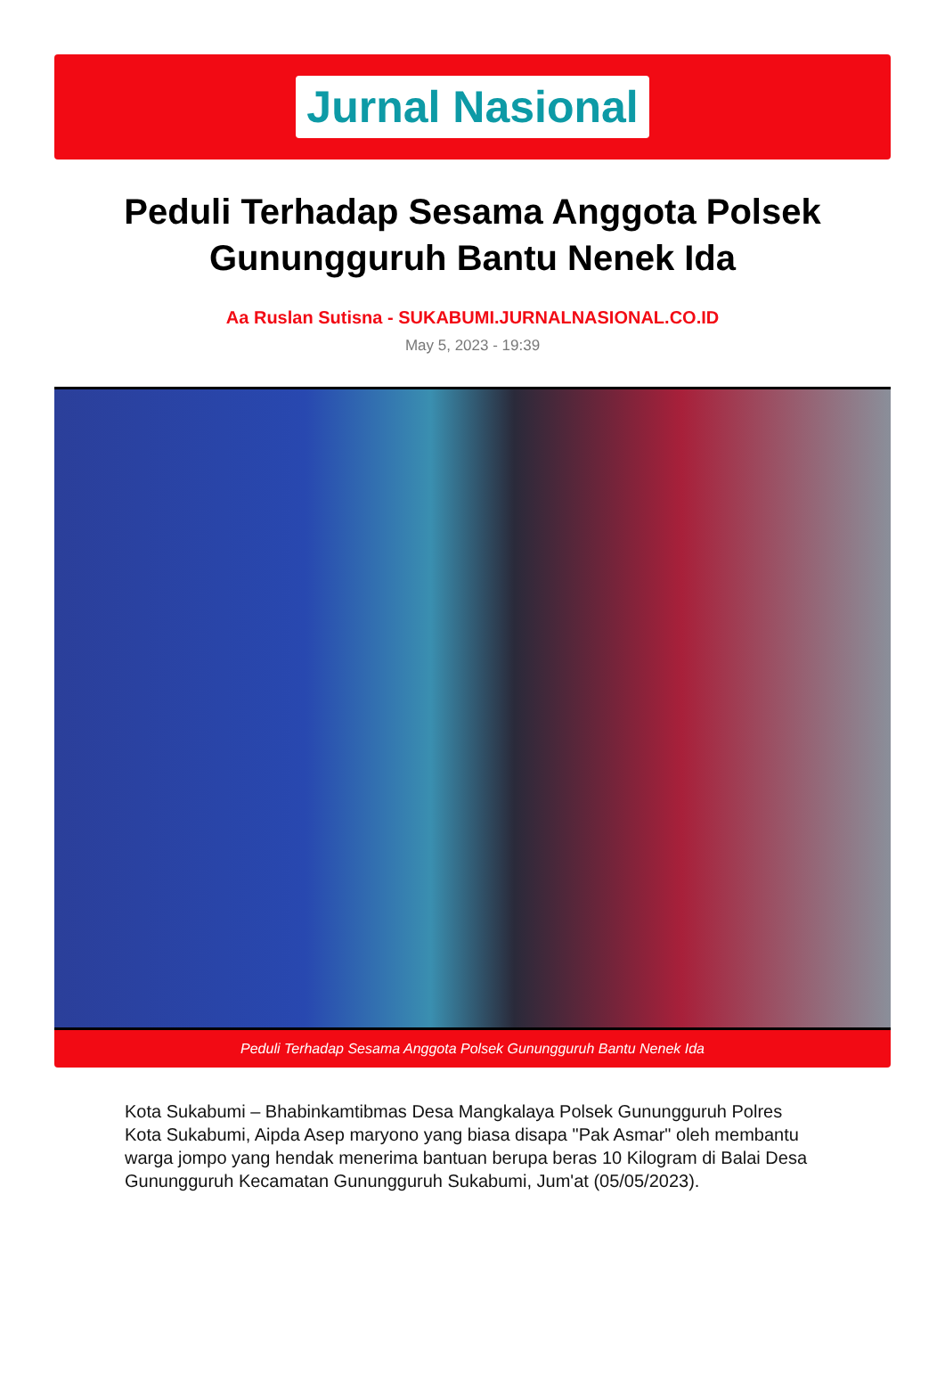Jurnal Nasional
Peduli Terhadap Sesama Anggota Polsek Gunungguruh Bantu Nenek Ida
Aa Ruslan Sutisna - SUKABUMI.JURNALNASIONAL.CO.ID
May 5, 2023 - 19:39
Peduli Terhadap Sesama Anggota Polsek Gunungguruh Bantu Nenek Ida
Kota Sukabumi – Bhabinkamtibmas Desa Mangkalaya Polsek Gunungguruh Polres Kota Sukabumi, Aipda Asep maryono yang biasa disapa "Pak Asmar" oleh membantu warga jompo yang hendak menerima bantuan berupa beras 10 Kilogram di Balai Desa Gunungguruh Kecamatan Gunungguruh Sukabumi, Jum'at (05/05/2023).